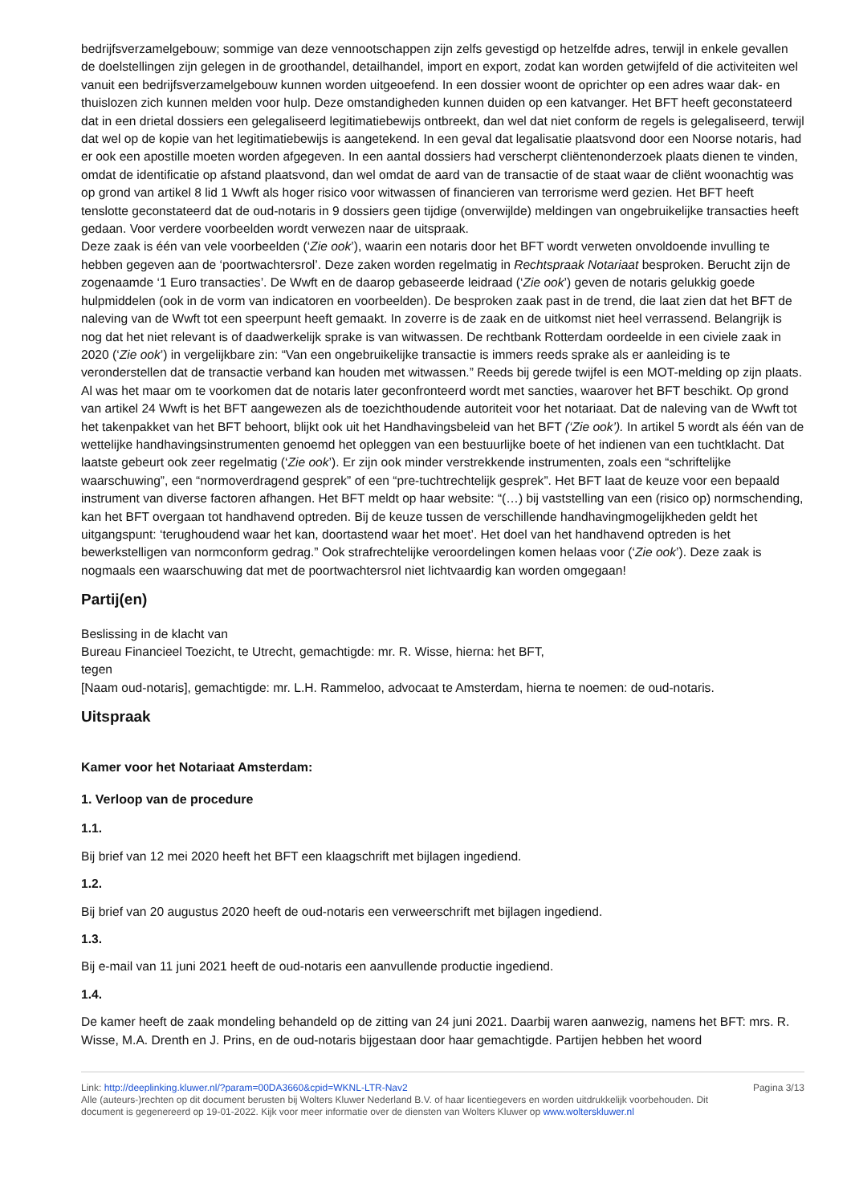bedrijfsverzamelgebouw; sommige van deze vennootschappen zijn zelfs gevestigd op hetzelfde adres, terwijl in enkele gevallen de doelstellingen zijn gelegen in de groothandel, detailhandel, import en export, zodat kan worden getwijfeld of die activiteiten wel vanuit een bedrijfsverzamelgebouw kunnen worden uitgeoefend. In een dossier woont de oprichter op een adres waar dak- en thuislozen zich kunnen melden voor hulp. Deze omstandigheden kunnen duiden op een katvanger. Het BFT heeft geconstateerd dat in een drietal dossiers een gelegaliseerd legitimatiebewijs ontbreekt, dan wel dat niet conform de regels is gelegaliseerd, terwijl dat wel op de kopie van het legitimatiebewijs is aangetekend. In een geval dat legalisatie plaatsvond door een Noorse notaris, had er ook een apostille moeten worden afgegeven. In een aantal dossiers had verscherpt cliëntenonderzoek plaats dienen te vinden, omdat de identificatie op afstand plaatsvond, dan wel omdat de aard van de transactie of de staat waar de cliënt woonachtig was op grond van artikel 8 lid 1 Wwft als hoger risico voor witwassen of financieren van terrorisme werd gezien. Het BFT heeft tenslotte geconstateerd dat de oud-notaris in 9 dossiers geen tijdige (onverwijlde) meldingen van ongebruikelijke transacties heeft gedaan. Voor verdere voorbeelden wordt verwezen naar de uitspraak.
Deze zaak is één van vele voorbeelden (‘Zie ook’), waarin een notaris door het BFT wordt verweten onvoldoende invulling te hebben gegeven aan de ‘poortwachtersrol’. Deze zaken worden regelmatig in Rechtspraak Notariaat besproken. Berucht zijn de zogenaamde ‘1 Euro transacties’. De Wwft en de daarop gebaseerde leidraad (‘Zie ook’) geven de notaris gelukkig goede hulpmiddelen (ook in de vorm van indicatoren en voorbeelden). De besproken zaak past in de trend, die laat zien dat het BFT de naleving van de Wwft tot een speerpunt heeft gemaakt. In zoverre is de zaak en de uitkomst niet heel verrassend. Belangrijk is nog dat het niet relevant is of daadwerkelijk sprake is van witwassen. De rechtbank Rotterdam oordeelde in een civiele zaak in 2020 (‘Zie ook’) in vergelijkbare zin: “Van een ongebruikelijke transactie is immers reeds sprake als er aanleiding is te veronderstellen dat de transactie verband kan houden met witwassen.” Reeds bij gerede twijfel is een MOT-melding op zijn plaats. Al was het maar om te voorkomen dat de notaris later geconfronteerd wordt met sancties, waarover het BFT beschikt. Op grond van artikel 24 Wwft is het BFT aangewezen als de toezichthoudende autoriteit voor het notariaat. Dat de naleving van de Wwft tot het takenpakket van het BFT behoort, blijkt ook uit het Handhavingsbeleid van het BFT (‘Zie ook’). In artikel 5 wordt als één van de wettelijke handhavingsinstrumenten genoemd het opleggen van een bestuurlijke boete of het indienen van een tuchtklacht. Dat laatste gebeurt ook zeer regelmatig (‘Zie ook’). Er zijn ook minder verstrekkende instrumenten, zoals een “schriftelijke waarschuwing”, een “normoverdragend gesprek” of een “pre-tuchtrechtelijk gesprek”. Het BFT laat de keuze voor een bepaald instrument van diverse factoren afhangen. Het BFT meldt op haar website: “(…) bij vaststelling van een (risico op) normschending, kan het BFT overgaan tot handhavend optreden. Bij de keuze tussen de verschillende handhavingmogelijkheden geldt het uitgangspunt: ‘terughoudend waar het kan, doortastend waar het moet’. Het doel van het handhavend optreden is het bewerkstelligen van normconform gedrag.” Ook strafrechtelijke veroordelingen komen helaas voor (‘Zie ook’). Deze zaak is nogmaals een waarschuwing dat met de poortwachtersrol niet lichtvaardig kan worden omgegaan!
Partij(en)
Beslissing in de klacht van
Bureau Financieel Toezicht, te Utrecht, gemachtigde: mr. R. Wisse, hierna: het BFT,
tegen
[Naam oud-notaris], gemachtigde: mr. L.H. Rammeloo, advocaat te Amsterdam, hierna te noemen: de oud-notaris.
Uitspraak
Kamer voor het Notariaat Amsterdam:
1. Verloop van de procedure
1.1.
Bij brief van 12 mei 2020 heeft het BFT een klaagschrift met bijlagen ingediend.
1.2.
Bij brief van 20 augustus 2020 heeft de oud-notaris een verweerschrift met bijlagen ingediend.
1.3.
Bij e-mail van 11 juni 2021 heeft de oud-notaris een aanvullende productie ingediend.
1.4.
De kamer heeft de zaak mondeling behandeld op de zitting van 24 juni 2021. Daarbij waren aanwezig, namens het BFT: mrs. R. Wisse, M.A. Drenth en J. Prins, en de oud-notaris bijgestaan door haar gemachtigde. Partijen hebben het woord
Link: http://deeplinking.kluwer.nl/?param=00DA3660&cpid=WKNL-LTR-Nav2
Alle (auteurs-)rechten op dit document berusten bij Wolters Kluwer Nederland B.V. of haar licentiegevers en worden uitdrukkelijk voorbehouden. Dit document is gegenereerd op 19-01-2022. Kijk voor meer informatie over de diensten van Wolters Kluwer op www.wolterskluwer.nl
Pagina 3/13